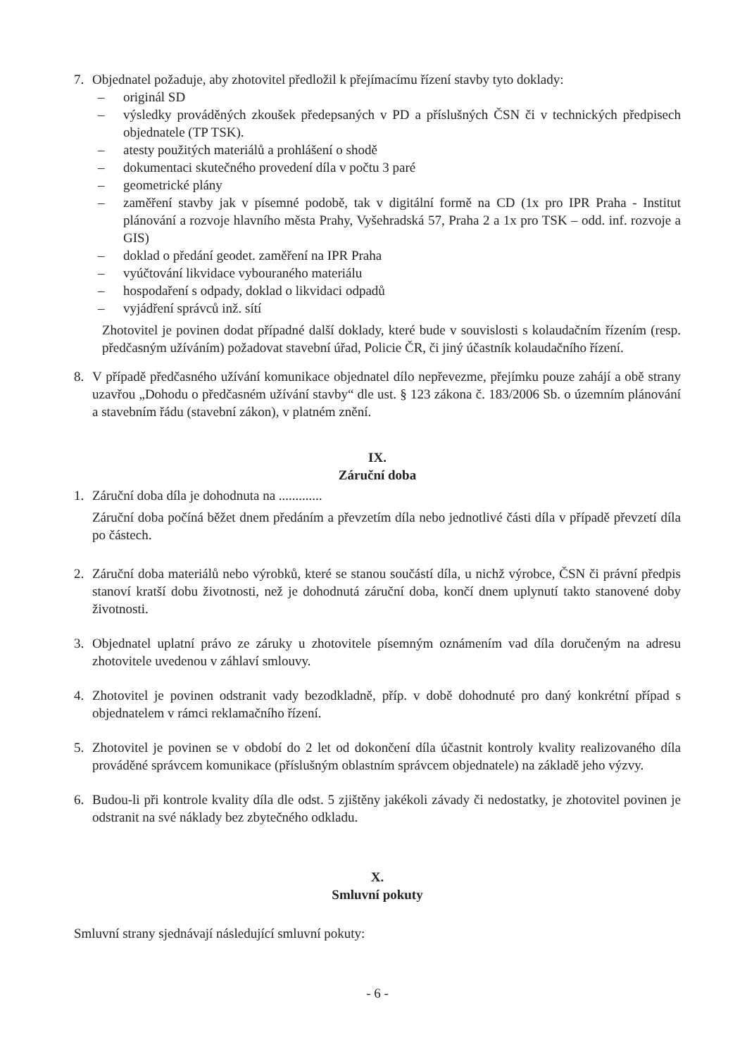7. Objednatel požaduje, aby zhotovitel předložil k přejímacímu řízení stavby tyto doklady:
– originál SD
– výsledky prováděných zkoušek předepsaných v PD a příslušných ČSN či v technických předpisech objednatele (TP TSK).
– atesty použitých materiálů a prohlášení o shodě
– dokumentaci skutečného provedení díla v počtu 3 paré
– geometrické plány
– zaměření stavby jak v písemné podobě, tak v digitální formě na CD (1x pro IPR Praha - Institut plánování a rozvoje hlavního města Prahy, Vyšehradská 57, Praha 2 a 1x pro TSK – odd. inf. rozvoje a GIS)
– doklad o předání geodet. zaměření na IPR Praha
– vyúčtování likvidace vybouraného materiálu
– hospodaření s odpady, doklad o likvidaci odpadů
– vyjádření správců inž. sítí
Zhotovitel je povinen dodat případné další doklady, které bude v souvislosti s kolaudačním řízením (resp. předčasným užíváním) požadovat stavební úřad, Policie ČR, či jiný účastník kolaudačního řízení.
8. V případě předčasného užívání komunikace objednatel dílo nepřevezme, přejímku pouze zahájí a obě strany uzavřou „Dohodu o předčasném užívání stavby“ dle ust. § 123 zákona č. 183/2006 Sb. o územním plánování a stavebním řádu (stavební zákon), v platném znění.
IX.
Záruční doba
1. Záruční doba díla je dohodnuta na .............
Záruční doba počíná běžet dnem předáním a převzetím díla nebo jednotlivé části díla v případě převzetí díla po částech.
2. Záruční doba materiálů nebo výrobků, které se stanou součástí díla, u nichž výrobce, ČSN či právní předpis stanoví kratší dobu životnosti, než je dohodnutá záruční doba, končí dnem uplynutí takto stanovené doby životnosti.
3. Objednatel uplatní právo ze záruky u zhotovitele písemným oznámením vad díla doručeným na adresu zhotovitele uvedenou v záhlaví smlouvy.
4. Zhotovitel je povinen odstranit vady bezodkladně, příp. v době dohodnuté pro daný konkrétní případ s objednatelem v rámci reklamačního řízení.
5. Zhotovitel je povinen se v období do 2 let od dokončení díla účastnit kontroly kvality realizovaného díla prováděné správcem komunikace (příslušným oblastním správcem objednatele) na základě jeho výzvy.
6. Budou-li při kontrole kvality díla dle odst. 5 zjištěny jakékoli závady či nedostatky, je zhotovitel povinen je odstranit na své náklady bez zbytečného odkladu.
X.
Smluvní pokuty
Smluvní strany sjednávají následující smluvní pokuty:
- 6 -